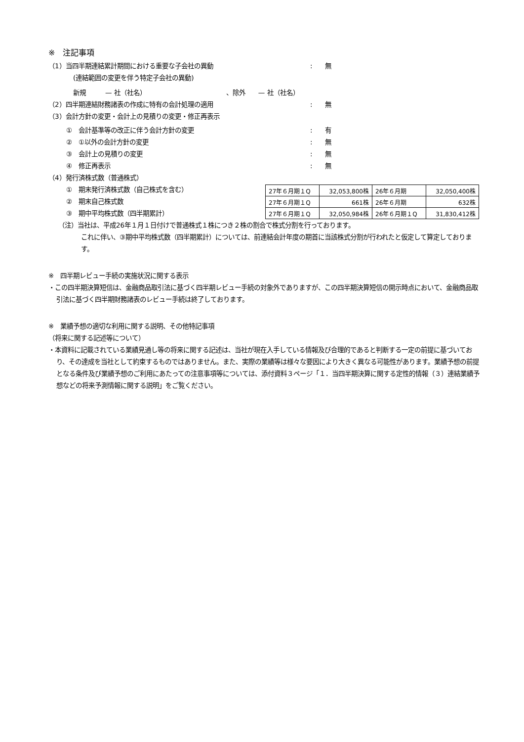※　注記事項
（1）当四半期連結累計期間における重要な子会社の異動: 無
(連結範囲の変更を伴う特定子会社の異動)
新規　　　— 社（社名）　　　　　　　　　　　　　、除外　　— 社（社名）
（2）四半期連結財務諸表の作成に特有の会計処理の適用: 無
（3）会計方針の変更・会計上の見積りの変更・修正再表示
①　会計基準等の改正に伴う会計方針の変更: 有
②　①以外の会計方針の変更: 無
③　会計上の見積りの変更: 無
④　修正再表示: 無
（4）発行済株式数（普通株式）
①　期末発行済株式数（自己株式を含む）
②　期末自己株式数
③　期中平均株式数（四半期累計）
| 27年６月期１Q | 32,053,800株 | 26年６月期 | 32,050,400株 |
| 27年６月期１Q | 661株 | 26年６月期 | 632株 |
| 27年６月期１Q | 32,050,984株 | 26年６月期１Q | 31,830,412株 |
（注）当社は、平成26年１月１日付けで普通株式１株につき２株の割合で株式分割を行っております。
これに伴い、③期中平均株式数（四半期累計）については、前連結会計年度の期首に当該株式分割が行われたと仮定して算定しております。
※　四半期レビュー手続の実施状況に関する表示
・この四半期決算短信は、金融商品取引法に基づく四半期レビュー手続の対象外でありますが、この四半期決算短信の開示時点において、金融商品取引法に基づく四半期財務諸表のレビュー手続は終了しております。
※　業績予想の適切な利用に関する説明、その他特記事項
（将来に関する記述等について）
・本資料に記載されている業績見通し等の将来に関する記述は、当社が現在入手している情報及び合理的であると判断する一定の前提に基づいており、その達成を当社として約束するものではありません。また、実際の業績等は様々な要因により大きく異なる可能性があります。業績予想の前提となる条件及び業績予想のご利用にあたっての注意事項等については、添付資料３ページ「１．当四半期決算に関する定性的情報（３）連結業績予想などの将来予測情報に関する説明」をご覧ください。